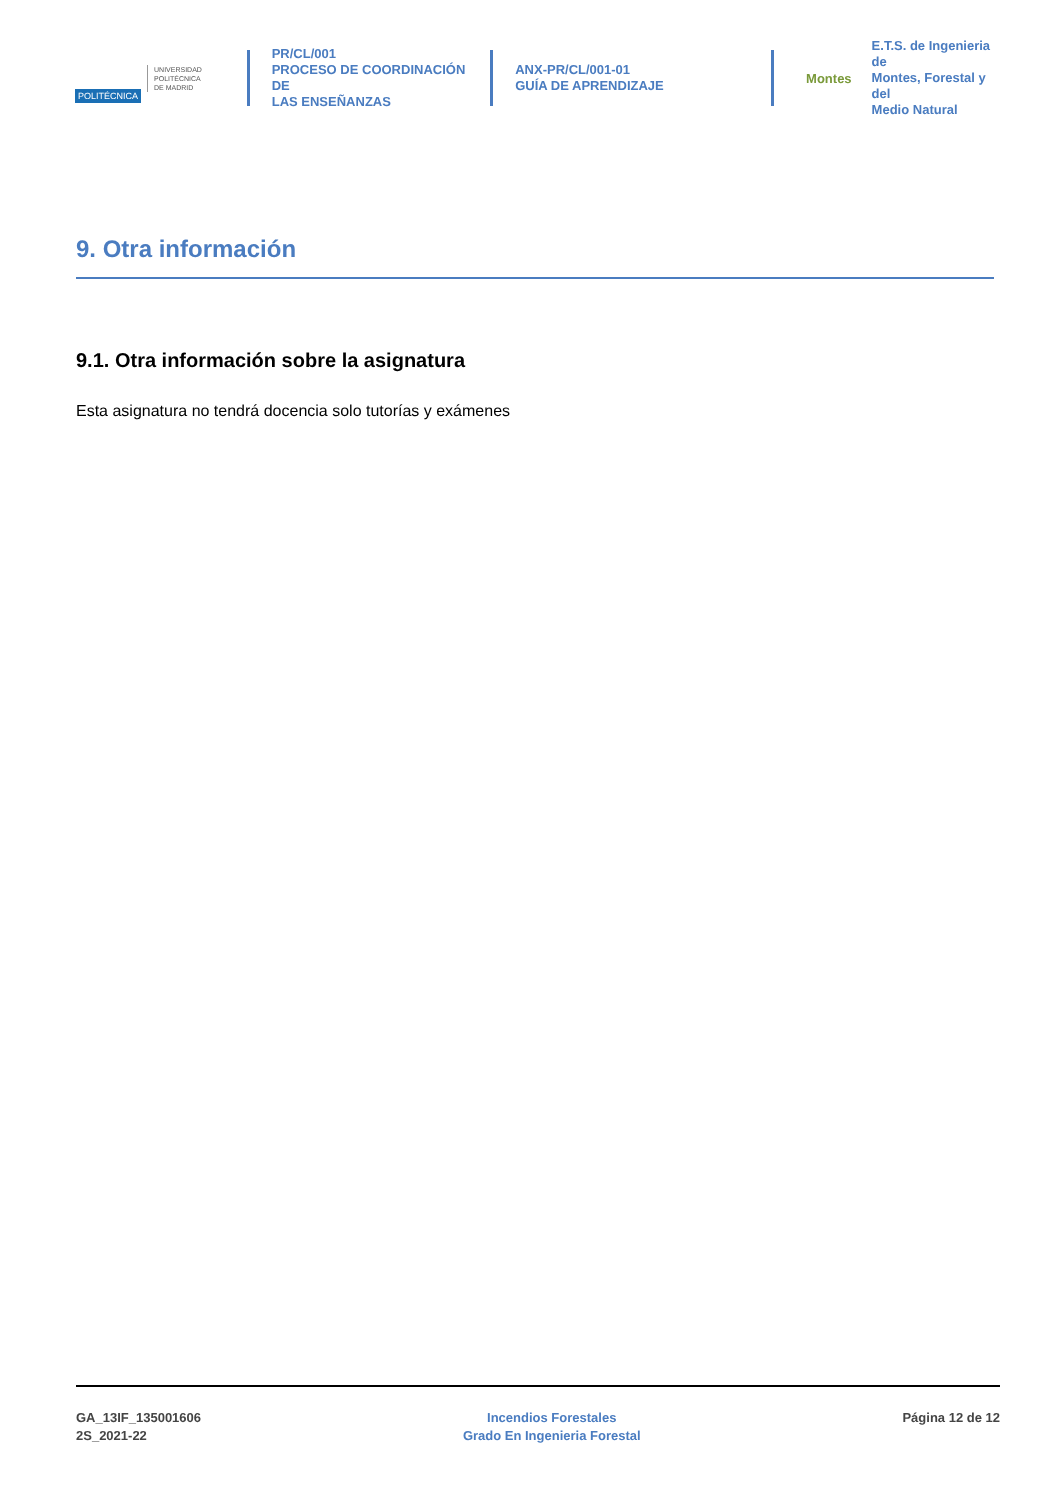POLITÉCNICA
UNIVERSIDAD
POLITÉCNICA
DE MADRID
PR/CL/001
PROCESO DE COORDINACIÓN DE
LAS ENSEÑANZAS
ANX-PR/CL/001-01
GUÍA DE APRENDIZAJE
Montes
E.T.S. de Ingenieria de
Montes, Forestal y del
Medio Natural
9. Otra información
9.1. Otra información sobre la asignatura
Esta asignatura no tendrá docencia solo tutorías y exámenes
GA_13IF_135001606
2S_2021-22
Incendios Forestales
Grado En Ingenieria Forestal
Página 12 de 12